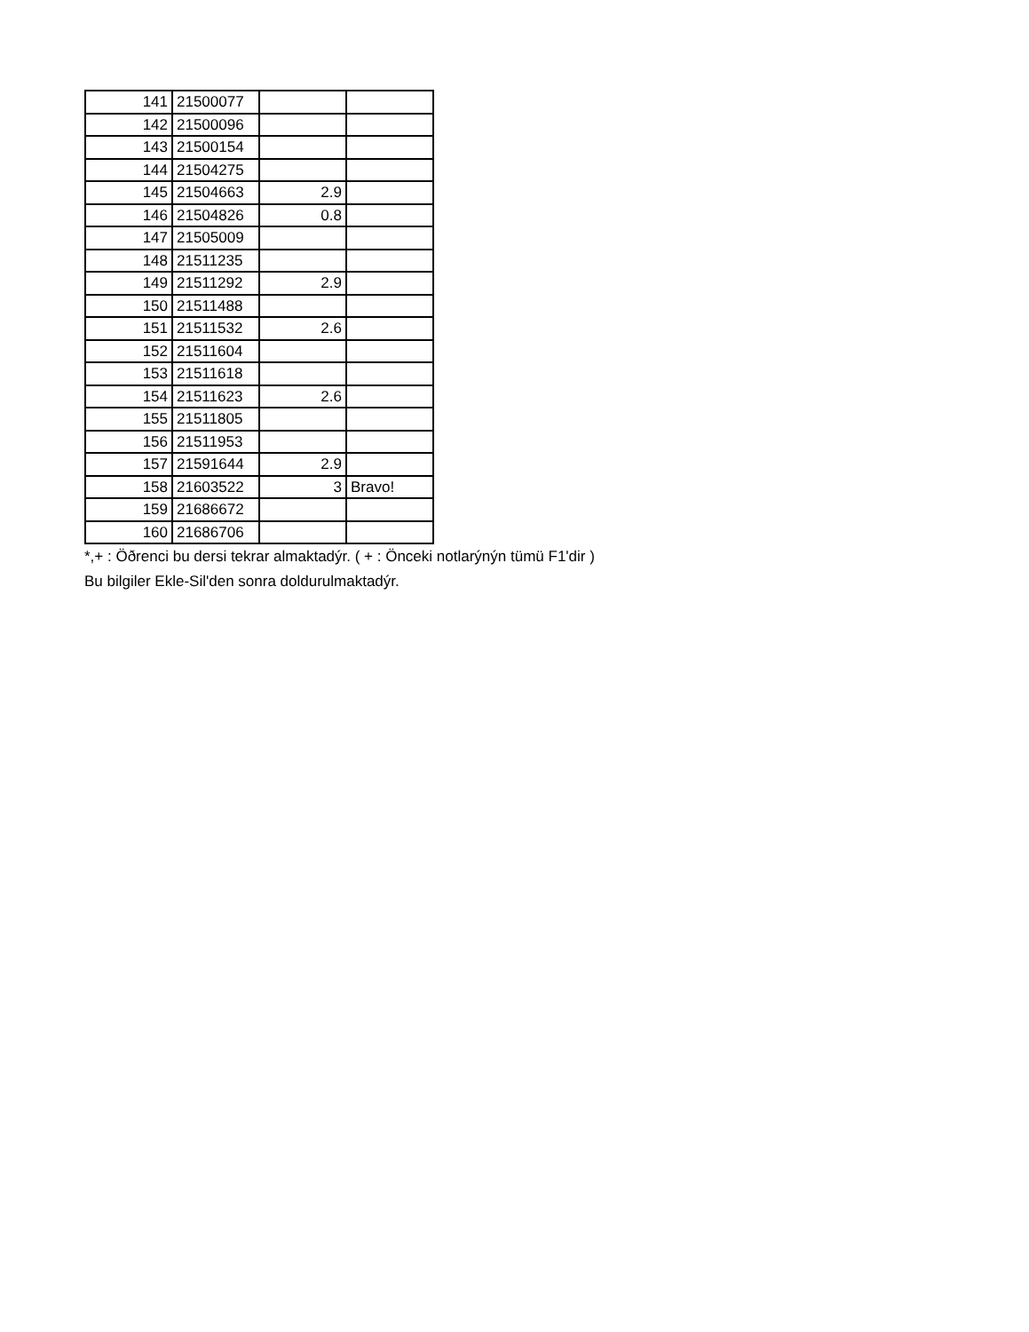| 141 | 21500077 | | |
| 142 | 21500096 | | |
| 143 | 21500154 | | |
| 144 | 21504275 | | |
| 145 | 21504663 | 2.9 | |
| 146 | 21504826 | 0.8 | |
| 147 | 21505009 | | |
| 148 | 21511235 | | |
| 149 | 21511292 | 2.9 | |
| 150 | 21511488 | | |
| 151 | 21511532 | 2.6 | |
| 152 | 21511604 | | |
| 153 | 21511618 | | |
| 154 | 21511623 | 2.6 | |
| 155 | 21511805 | | |
| 156 | 21511953 | | |
| 157 | 21591644 | 2.9 | |
| 158 | 21603522 | 3 | Bravo! |
| 159 | 21686672 | | |
| 160 | 21686706 | | |
*,+ : Öðrenci bu dersi tekrar almaktadýr. ( + : Önceki notlarýnýn tümü F1'dir )
Bu bilgiler Ekle-Sil'den sonra doldurulmaktadýr.